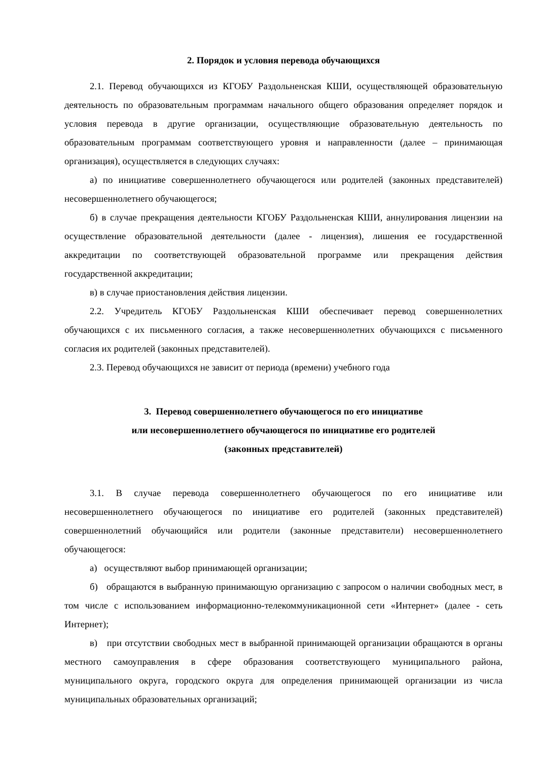2. Порядок и условия перевода обучающихся
2.1. Перевод обучающихся из КГОБУ Раздольненская КШИ, осуществляющей образовательную деятельность по образовательным программам начального общего образования определяет порядок и условия перевода в другие организации, осуществляющие образовательную деятельность по образовательным программам соответствующего уровня и направленности (далее – принимающая организация), осуществляется в следующих случаях:
а) по инициативе совершеннолетнего обучающегося или родителей (законных представителей) несовершеннолетнего обучающегося;
б) в случае прекращения деятельности КГОБУ Раздольненская КШИ, аннулирования лицензии на осуществление образовательной деятельности (далее - лицензия), лишения ее государственной аккредитации по соответствующей образовательной программе или прекращения действия государственной аккредитации;
в) в случае приостановления действия лицензии.
2.2. Учредитель КГОБУ Раздольненская КШИ обеспечивает перевод совершеннолетних обучающихся с их письменного согласия, а также несовершеннолетних обучающихся с письменного согласия их родителей (законных представителей).
2.3. Перевод обучающихся не зависит от периода (времени) учебного года
3. Перевод совершеннолетнего обучающегося по его инициативе
или несовершеннолетнего обучающегося по инициативе его родителей
(законных представителей)
3.1. В случае перевода совершеннолетнего обучающегося по его инициативе или несовершеннолетнего обучающегося по инициативе его родителей (законных представителей) совершеннолетний обучающийся или родители (законные представители) несовершеннолетнего обучающегося:
а) осуществляют выбор принимающей организации;
б) обращаются в выбранную принимающую организацию с запросом о наличии свободных мест, в том числе с использованием информационно-телекоммуникационной сети «Интернет» (далее - сеть Интернет);
в) при отсутствии свободных мест в выбранной принимающей организации обращаются в органы местного самоуправления в сфере образования соответствующего муниципального района, муниципального округа, городского округа для определения принимающей организации из числа муниципальных образовательных организаций;